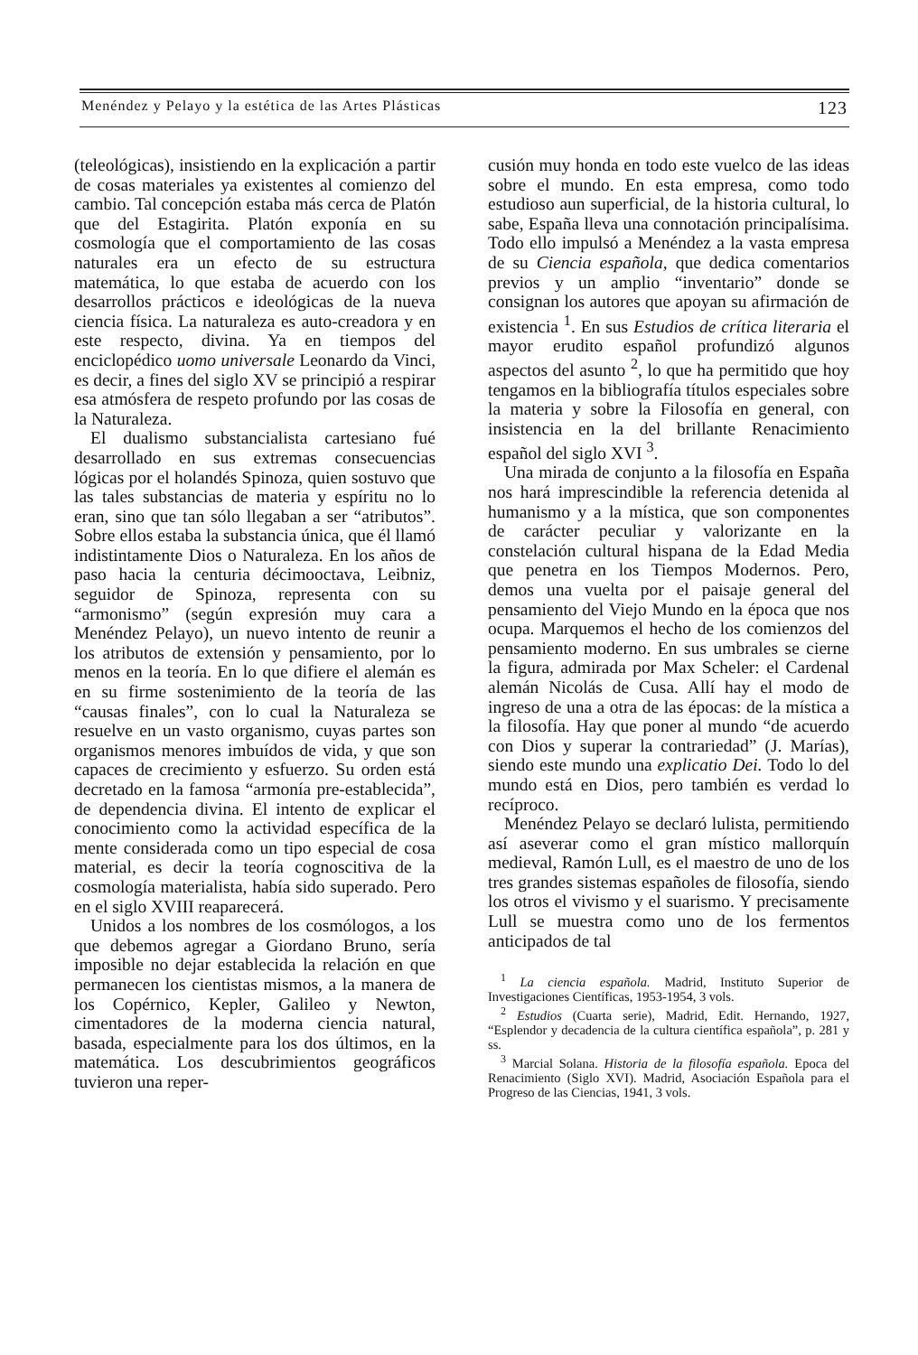Menéndez y Pelayo y la estética de las Artes Plásticas 123
(teleológicas), insistiendo en la explicación a partir de cosas materiales ya existentes al comienzo del cambio. Tal concepción estaba más cerca de Platón que del Estagirita. Platón exponía en su cosmología que el comportamiento de las cosas naturales era un efecto de su estructura matemática, lo que estaba de acuerdo con los desarrollos prácticos e ideológicas de la nueva ciencia física. La naturaleza es auto-creadora y en este respecto, divina. Ya en tiempos del enciclopédico uomo universale Leonardo da Vinci, es decir, a fines del siglo XV se principió a respirar esa atmósfera de respeto profundo por las cosas de la Naturaleza.
El dualismo substancialista cartesiano fué desarrollado en sus extremas consecuencias lógicas por el holandés Spinoza, quien sostuvo que las tales substancias de materia y espíritu no lo eran, sino que tan sólo llegaban a ser “atributos”. Sobre ellos estaba la substancia única, que él llamó indistintamente Dios o Naturaleza. En los años de paso hacia la centuria décimooctava, Leibniz, seguidor de Spinoza, representa con su “armonismo” (según expresión muy cara a Menéndez Pelayo), un nuevo intento de reunir a los atributos de extensión y pensamiento, por lo menos en la teoría. En lo que difiere el alemán es en su firme sostenimiento de la teoría de las “causas finales”, con lo cual la Naturaleza se resuelve en un vasto organismo, cuyas partes son organismos menores imbuídos de vida, y que son capaces de crecimiento y esfuerzo. Su orden está decretado en la famosa “armonía pre-establecida”, de dependencia divina. El intento de explicar el conocimiento como la actividad específica de la mente considerada como un tipo especial de cosa material, es decir la teoría cognoscitiva de la cosmología materialista, había sido superado. Pero en el siglo XVIII reaparecerá.
Unidos a los nombres de los cosmólogos, a los que debemos agregar a Giordano Bruno, sería imposible no dejar establecida la relación en que permanecen los cientistas mismos, a la manera de los Copérnico, Kepler, Galileo y Newton, cimentadores de la moderna ciencia natural, basada, especialmente para los dos últimos, en la matemática. Los descubrimientos geográficos tuvieron una reper-
cusión muy honda en todo este vuelco de las ideas sobre el mundo. En esta empresa, como todo estudioso aun superficial, de la historia cultural, lo sabe, España lleva una connotación principalísima. Todo ello impulsó a Menéndez a la vasta empresa de su Ciencia española, que dedica comentarios previos y un amplio “inventario” donde se consignan los autores que apoyan su afirmación de existencia <sup>1</sup>. En sus Estudios de crítica literaria el mayor erudito español profundizó algunos aspectos del asunto <sup>2</sup>, lo que ha permitido que hoy tengamos en la bibliografía títulos especiales sobre la materia y sobre la Filosofía en general, con insistencia en la del brillante Renacimiento español del siglo XVI <sup>3</sup>.
Una mirada de conjunto a la filosofía en España nos hará imprescindible la referencia detenida al humanismo y a la mística, que son componentes de carácter peculiar y valorizante en la constelación cultural hispana de la Edad Media que penetra en los Tiempos Modernos. Pero, demos una vuelta por el paisaje general del pensamiento del Viejo Mundo en la época que nos ocupa. Marquemos el hecho de los comienzos del pensamiento moderno. En sus umbrales se cierne la figura, admirada por Max Scheler: el Cardenal alemán Nicolás de Cusa. Allí hay el modo de ingreso de una a otra de las épocas: de la mística a la filosofía. Hay que poner al mundo “de acuerdo con Dios y superar la contrariedad” (J. Marías), siendo este mundo una explicatio Dei. Todo lo del mundo está en Dios, pero también es verdad lo recíproco.
Menéndez Pelayo se declaró lulista, permitiendo así aseverar como el gran místico mallorquín medieval, Ramón Lull, es el maestro de uno de los tres grandes sistemas españoles de filosofía, siendo los otros el vivismo y el suarismo. Y precisamente Lull se muestra como uno de los fermentos anticipados de tal
<sup>1</sup> La ciencia española. Madrid, Instituto Superior de Investigaciones Científicas, 1953-1954, 3 vols.
<sup>2</sup> Estudios (Cuarta serie), Madrid, Edit. Hernando, 1927, “Esplendor y decadencia de la cultura científica española”, p. 281 y ss.
<sup>3</sup> Marcial Solana. Historia de la filosofía española. Epoca del Renacimiento (Siglo XVI). Madrid, Asociación Española para el Progreso de las Ciencias, 1941, 3 vols.